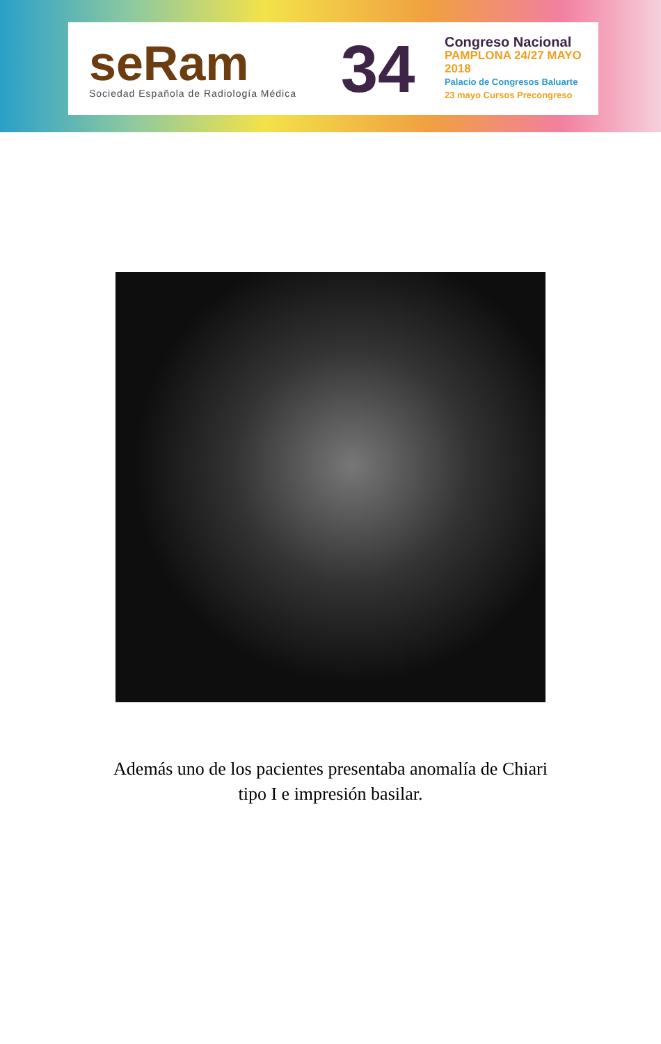seRam
Sociedad Española de Radiología Médica
34
Congreso Nacional
PAMPLONA 24/27 MAYO 2018
Palacio de Congresos Baluarte
23 mayo Cursos Precongreso
Además uno de los pacientes presentaba anomalía de Chiari tipo I e impresión basilar.